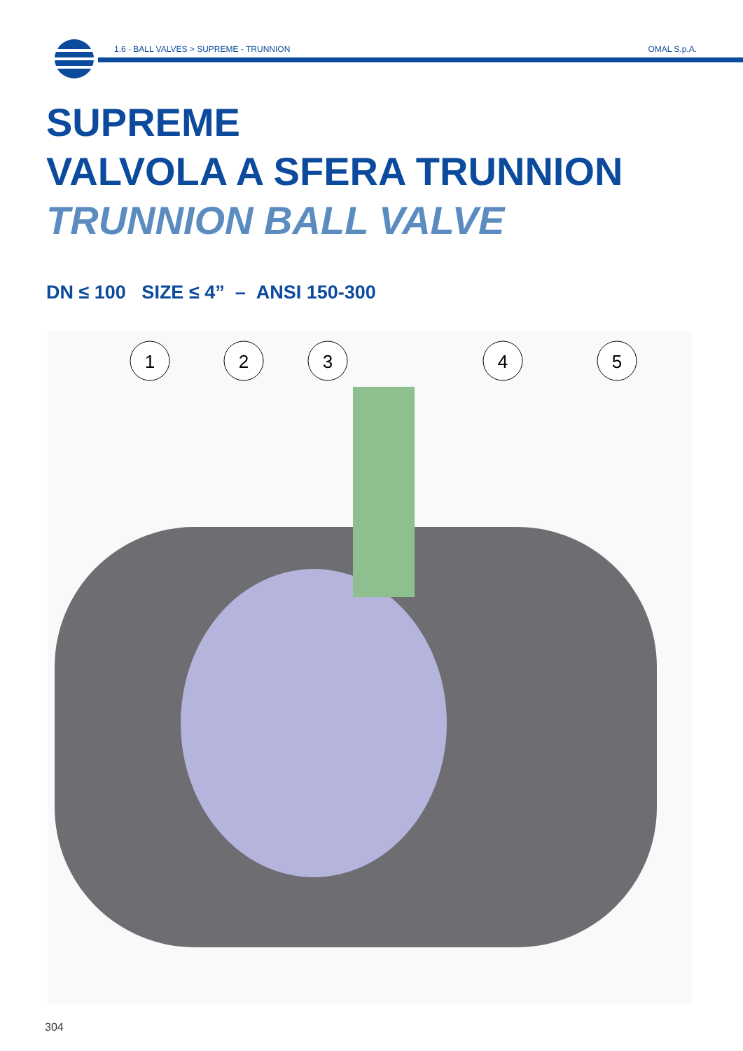1.6 · BALL VALVES > SUPREME - TRUNNION
OMAL S.p.A.
SUPREME
VALVOLA A SFERA TRUNNION
TRUNNION BALL VALVE
DN ≤ 100 SIZE ≤ 4” – ANSI 150-300
1
2
3
4
5
304